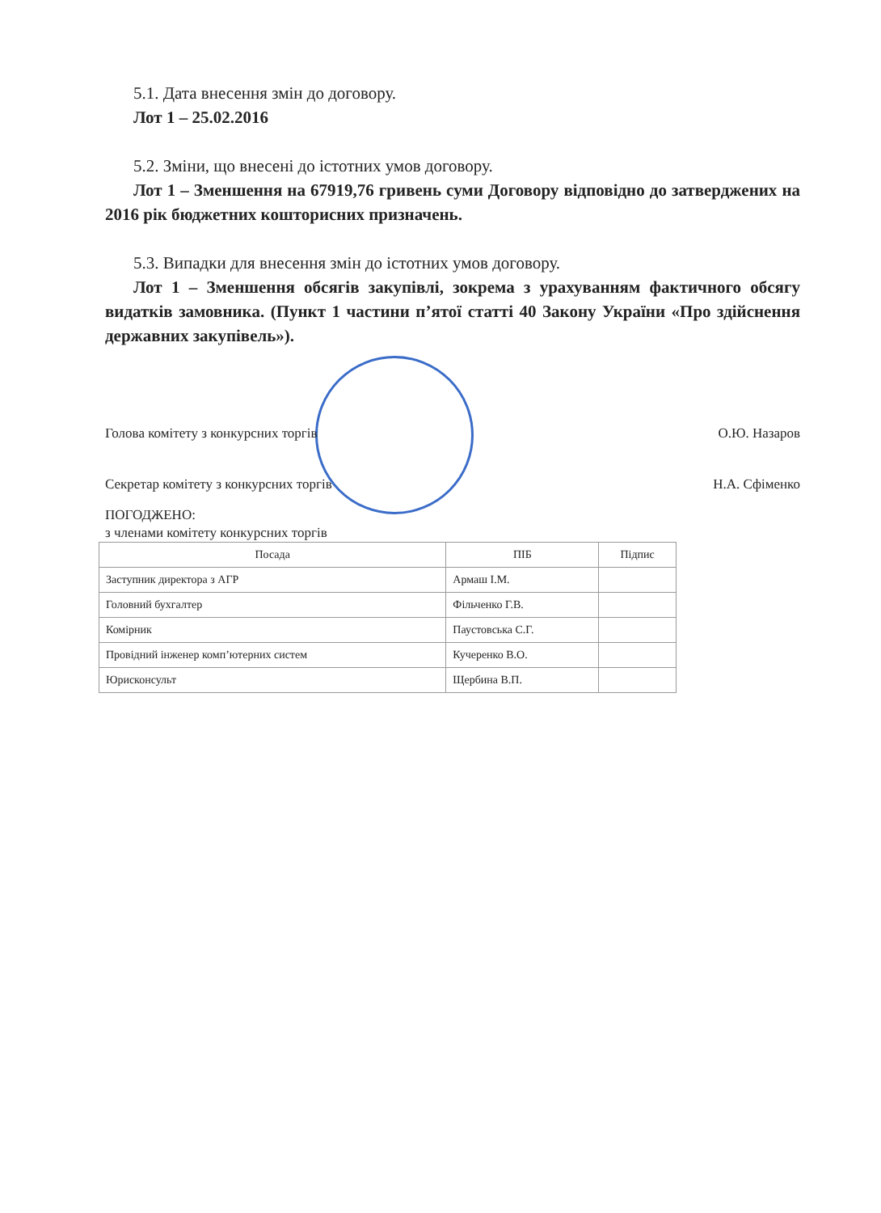5.1. Дата внесення змін до договору.
Лот 1 – 25.02.2016
5.2. Зміни, що внесені до істотних умов договору.
Лот 1 – Зменшення на 67919,76 гривень суми Договору відповідно до затверджених на 2016 рік бюджетних кошторисних призначень.
5.3. Випадки для внесення змін до істотних умов договору.
Лот 1 – Зменшення обсягів закупівлі, зокрема з урахуванням фактичного обсягу видатків замовника. (Пункт 1 частини п’ятої статті 40 Закону України «Про здійснення державних закупівель»).
Голова комітету з конкурсних торгів О.Ю. Назаров
Секретар комітету з конкурсних торгів Н.А. Сфіменко
ПОГОДЖЕНО:
з членами комітету конкурсних торгів
| Посада | ПІБ | Підпис |
| --- | --- | --- |
| Заступник директора з АГР | Армаш І.М. | |
| Головний бухгалтер | Фільченко Г.В. | |
| Комірник | Паустовська С.Г. | |
| Провідний інженер комп’ютерних систем | Кучеренко В.О. | |
| Юрисконсульт | Щербина В.П. | |